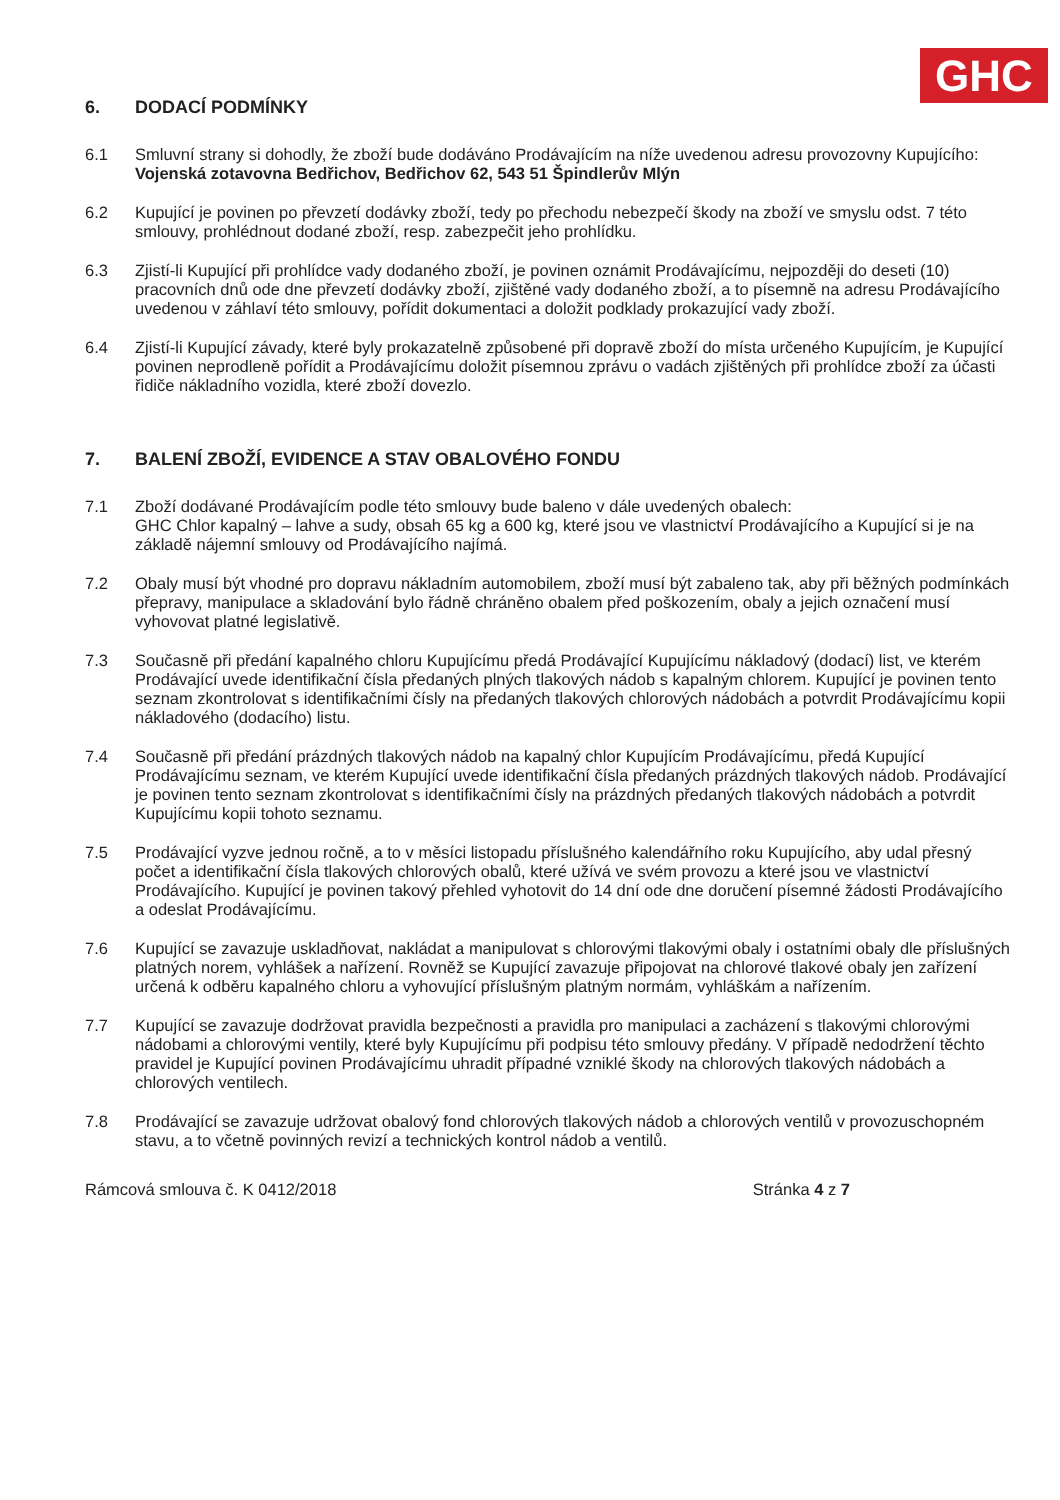GHC
6. DODACÍ PODMÍNKY
6.1 Smluvní strany si dohodly, že zboží bude dodáváno Prodávajícím na níže uvedenou adresu provozovny Kupujícího:
Vojenská zotavovna Bedřichov, Bedřichov 62, 543 51 Špindlerův Mlýn
6.2 Kupující je povinen po převzetí dodávky zboží, tedy po přechodu nebezpečí škody na zboží ve smyslu odst. 7 této smlouvy, prohlédnout dodané zboží, resp. zabezpečit jeho prohlídku.
6.3 Zjistí-li Kupující při prohlídce vady dodaného zboží, je povinen oznámit Prodávajícímu, nejpozději do deseti (10) pracovních dnů ode dne převzetí dodávky zboží, zjištěné vady dodaného zboží, a to písemně na adresu Prodávajícího uvedenou v záhlaví této smlouvy, pořídit dokumentaci a doložit podklady prokazující vady zboží.
6.4 Zjistí-li Kupující závady, které byly prokazatelně způsobené při dopravě zboží do místa určeného Kupujícím, je Kupující povinen neprodleně pořídit a Prodávajícímu doložit písemnou zprávu o vadách zjištěných při prohlídce zboží za účasti řidiče nákladního vozidla, které zboží dovezlo.
7. BALENÍ ZBOŽÍ, EVIDENCE A STAV OBALOVÉHO FONDU
7.1 Zboží dodávané Prodávajícím podle této smlouvy bude baleno v dále uvedených obalech:
GHC Chlor kapalný – lahve a sudy, obsah 65 kg a 600 kg, které jsou ve vlastnictví Prodávajícího a Kupující si je na základě nájemní smlouvy od Prodávajícího najímá.
7.2 Obaly musí být vhodné pro dopravu nákladním automobilem, zboží musí být zabaleno tak, aby při běžných podmínkách přepravy, manipulace a skladování bylo řádně chráněno obalem před poškozením, obaly a jejich označení musí vyhovovat platné legislativě.
7.3 Současně při předání kapalného chloru Kupujícímu předá Prodávající Kupujícímu nákladový (dodací) list, ve kterém Prodávající uvede identifikační čísla předaných plných tlakových nádob s kapalným chlorem. Kupující je povinen tento seznam zkontrolovat s identifikačními čísly na předaných tlakových chlorových nádobách a potvrdit Prodávajícímu kopii nákladového (dodacího) listu.
7.4 Současně při předání prázdných tlakových nádob na kapalný chlor Kupujícím Prodávajícímu, předá Kupující Prodávajícímu seznam, ve kterém Kupující uvede identifikační čísla předaných prázdných tlakových nádob. Prodávající je povinen tento seznam zkontrolovat s identifikačními čísly na prázdných předaných tlakových nádobách a potvrdit Kupujícímu kopii tohoto seznamu.
7.5 Prodávající vyzve jednou ročně, a to v měsíci listopadu příslušného kalendářního roku Kupujícího, aby udal přesný počet a identifikační čísla tlakových chlorových obalů, které užívá ve svém provozu a které jsou ve vlastnictví Prodávajícího. Kupující je povinen takový přehled vyhotovit do 14 dní ode dne doručení písemné žádosti Prodávajícího a odeslat Prodávajícímu.
7.6 Kupující se zavazuje uskladňovat, nakládat a manipulovat s chlorovými tlakovými obaly i ostatními obaly dle příslušných platných norem, vyhlášek a nařízení. Rovněž se Kupující zavazuje připojovat na chlorové tlakové obaly jen zařízení určená k odběru kapalného chloru a vyhovující příslušným platným normám, vyhláškám a nařízením.
7.7 Kupující se zavazuje dodržovat pravidla bezpečnosti a pravidla pro manipulaci a zacházení s tlakovými chlorovými nádobami a chlorovými ventily, které byly Kupujícímu při podpisu této smlouvy předány. V případě nedodržení těchto pravidel je Kupující povinen Prodávajícímu uhradit případné vzniklé škody na chlorových tlakových nádobách a chlorových ventilech.
7.8 Prodávající se zavazuje udržovat obalový fond chlorových tlakových nádob a chlorových ventilů v provozuschopném stavu, a to včetně povinných revizí a technických kontrol nádob a ventilů.
Rámcová smlouva č. K 0412/2018 Stránka 4 z 7